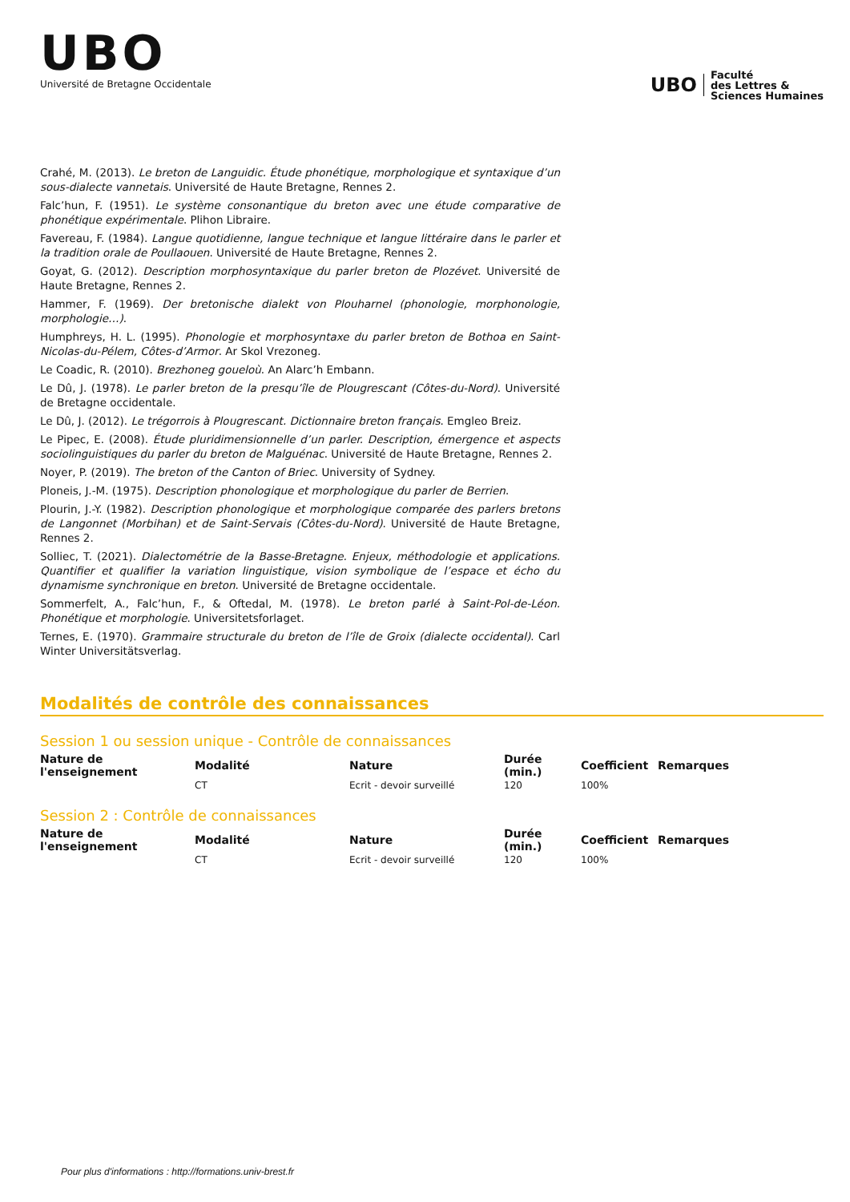UBO
Université de Bretagne Occidentale
UBO
Faculté
des Lettres &
Sciences Humaines
Crahé, M. (2013). Le breton de Languidic. Étude phonétique, morphologique et syntaxique d’un sous-dialecte vannetais. Université de Haute Bretagne, Rennes 2.
Falc’hun, F. (1951). Le système consonantique du breton avec une étude comparative de phonétique expérimentale. Plihon Libraire.
Favereau, F. (1984). Langue quotidienne, langue technique et langue littéraire dans le parler et la tradition orale de Poullaouen. Université de Haute Bretagne, Rennes 2.
Goyat, G. (2012). Description morphosyntaxique du parler breton de Plozévet. Université de Haute Bretagne, Rennes 2.
Hammer, F. (1969). Der bretonische dialekt von Plouharnel (phonologie, morphonologie, morphologie…).
Humphreys, H. L. (1995). Phonologie et morphosyntaxe du parler breton de Bothoa en Saint-Nicolas-du-Pélem, Côtes-d’Armor. Ar Skol Vrezoneg.
Le Coadic, R. (2010). Brezhoneg goueloù. An Alarc’h Embann.
Le Dû, J. (1978). Le parler breton de la presqu’île de Plougrescant (Côtes-du-Nord). Université de Bretagne occidentale.
Le Dû, J. (2012). Le trégorrois à Plougrescant. Dictionnaire breton français. Emgleo Breiz.
Le Pipec, E. (2008). Étude pluridimensionnelle d’un parler. Description, émergence et aspects sociolinguistiques du parler du breton de Malguénac. Université de Haute Bretagne, Rennes 2.
Noyer, P. (2019). The breton of the Canton of Briec. University of Sydney.
Ploneis, J.-M. (1975). Description phonologique et morphologique du parler de Berrien.
Plourin, J.-Y. (1982). Description phonologique et morphologique comparée des parlers bretons de Langonnet (Morbihan) et de Saint-Servais (Côtes-du-Nord). Université de Haute Bretagne, Rennes 2.
Solliec, T. (2021). Dialectométrie de la Basse-Bretagne. Enjeux, méthodologie et applications. Quantifier et qualifier la variation linguistique, vision symbolique de l’espace et écho du dynamisme synchronique en breton. Université de Bretagne occidentale.
Sommerfelt, A., Falc’hun, F., & Oftedal, M. (1978). Le breton parlé à Saint-Pol-de-Léon. Phonétique et morphologie. Universitetsforlaget.
Ternes, E. (1970). Grammaire structurale du breton de l’île de Groix (dialecte occidental). Carl Winter Universitätsverlag.
Modalités de contrôle des connaissances
Session 1 ou session unique - Contrôle de connaissances
| Nature de l'enseignement | Modalité | Nature | Durée (min.) | Coefficient | Remarques |
| --- | --- | --- | --- | --- | --- |
| | CT | Ecrit - devoir surveillé | 120 | 100% | |
Session 2 : Contrôle de connaissances
| Nature de l'enseignement | Modalité | Nature | Durée (min.) | Coefficient | Remarques |
| --- | --- | --- | --- | --- | --- |
| | CT | Ecrit - devoir surveillé | 120 | 100% | |
Pour plus d'informations : http://formations.univ-brest.fr